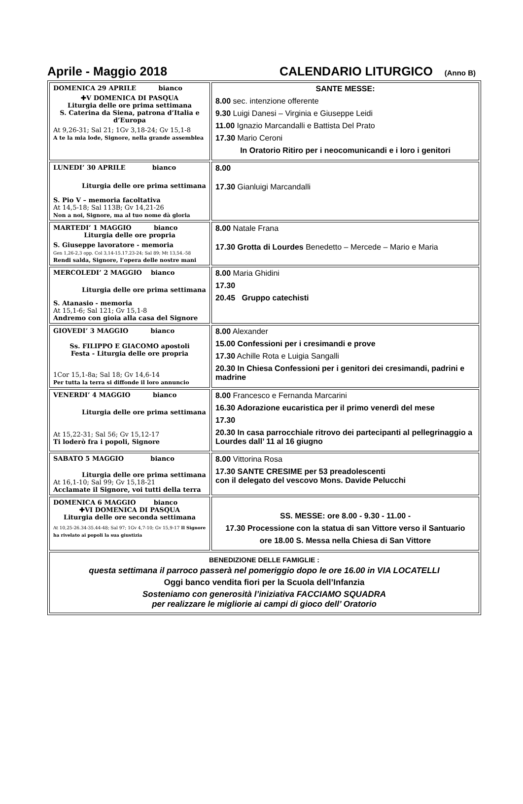Aprile - Maggio 2018 CALENDARIO LITURGICO (Anno B)
| DOMENICA 29 APRILE bianco ✚V DOMENICA DI PASQUA Liturgia delle ore prima settimana S. Caterina da Siena, patrona d’Italia e d’Europa At 9,26-31; Sal 21; 1Gv 3,18-24; Gv 15,1-8 A te la mia lode, Signore, nella grande assemblea | SANTE MESSE: 8.00 sec. intenzione offerente 9.30 Luigi Danesi – Virginia e Giuseppe Leidi 11.00 Ignazio Marcandalli e Battista Del Prato 17.30 Mario Ceroni In Oratorio Ritiro per i neocomunicandi e i loro i genitori |
| LUNEDI’ 30 APRILE bianco Liturgia delle ore prima settimana S. Pio V – memoria facoltativa At 14,5-18; Sal 113B; Gv 14,21-26 Non a noi, Signore, ma al tuo nome dà gloria | 8.00 17.30 Gianluigi Marcandalli |
| MARTEDI’ 1 MAGGIO bianco Liturgia delle ore propria S. Giuseppe lavoratore - memoria Gen 1,26-2,3 opp. Col 3,14-15.17.23-24; Sal 89; Mt 13,54.-58 Rendi salda, Signore, l’opera delle nostre mani | 8.00 Natale Frana 17.30 Grotta di Lourdes Benedetto – Mercede – Mario e Maria |
| MERCOLEDI’ 2 MAGGIO bianco Liturgia delle ore prima settimana S. Atanasio - memoria At 15,1-6; Sal 121; Gv 15,1-8 Andremo con gioia alla casa del Signore | 8.00 Maria Ghidini 17.30 20.45 Gruppo catechisti |
| GIOVEDI’ 3 MAGGIO bianco Ss. FILIPPO E GIACOMO apostoli Festa - Liturgia delle ore propria 1Cor 15,1-8a; Sal 18; Gv 14,6-14 Per tutta la terra si diffonde il loro annuncio | 8.00 Alexander 15.00 Confessioni per i cresimandi e prove 17.30 Achille Rota e Luigia Sangalli 20.30 In Chiesa Confessioni per i genitori dei cresimandi, padrini e madrine |
| VENERDI’ 4 MAGGIO bianco Liturgia delle ore prima settimana At 15,22-31; Sal 56; Gv 15,12-17 Ti loderò fra i popoli, Signore | 8.00 Francesco e Fernanda Marcarini 16.30 Adorazione eucaristica per il primo venerdì del mese 17.30 20.30 In casa parrocchiale ritrovo dei partecipanti al pellegrinaggio a Lourdes dall’ 11 al 16 giugno |
| SABATO 5 MAGGIO bianco Liturgia delle ore prima settimana At 16,1-10; Sal 99; Gv 15,18-21 Acclamate il Signore, voi tutti della terra | 8.00 Vittorina Rosa 17.30 SANTE CRESIME per 53 preadolescenti con il delegato del vescovo Mons. Davide Pelucchi |
| DOMENICA 6 MAGGIO bianco ✚VI DOMENICA DI PASQUA Liturgia delle ore seconda settimana At 10,25-26.34-35.44-48; Sal 97; 1Gv 4,7-10; Gv 15,9-17 Il Signore ha rivelato ai popoli la sua giustizia | SS. MESSE: ore 8.00 - 9.30 - 11.00 - 17.30 Processione con la statua di san Vittore verso il Santuario ore 18.00 S. Messa nella Chiesa di San Vittore |
| BENEDIZIONE DELLE FAMIGLIE : questa settimana il parroco passerà nel pomeriggio dopo le ore 16.00 in VIA LOCATELLI Oggi banco vendita fiori per la Scuola dell’Infanzia Sosteniamo con generosità l’iniziativa FACCIAMO SQUADRA per realizzare le migliorie ai campi di gioco dell’ Oratorio | |